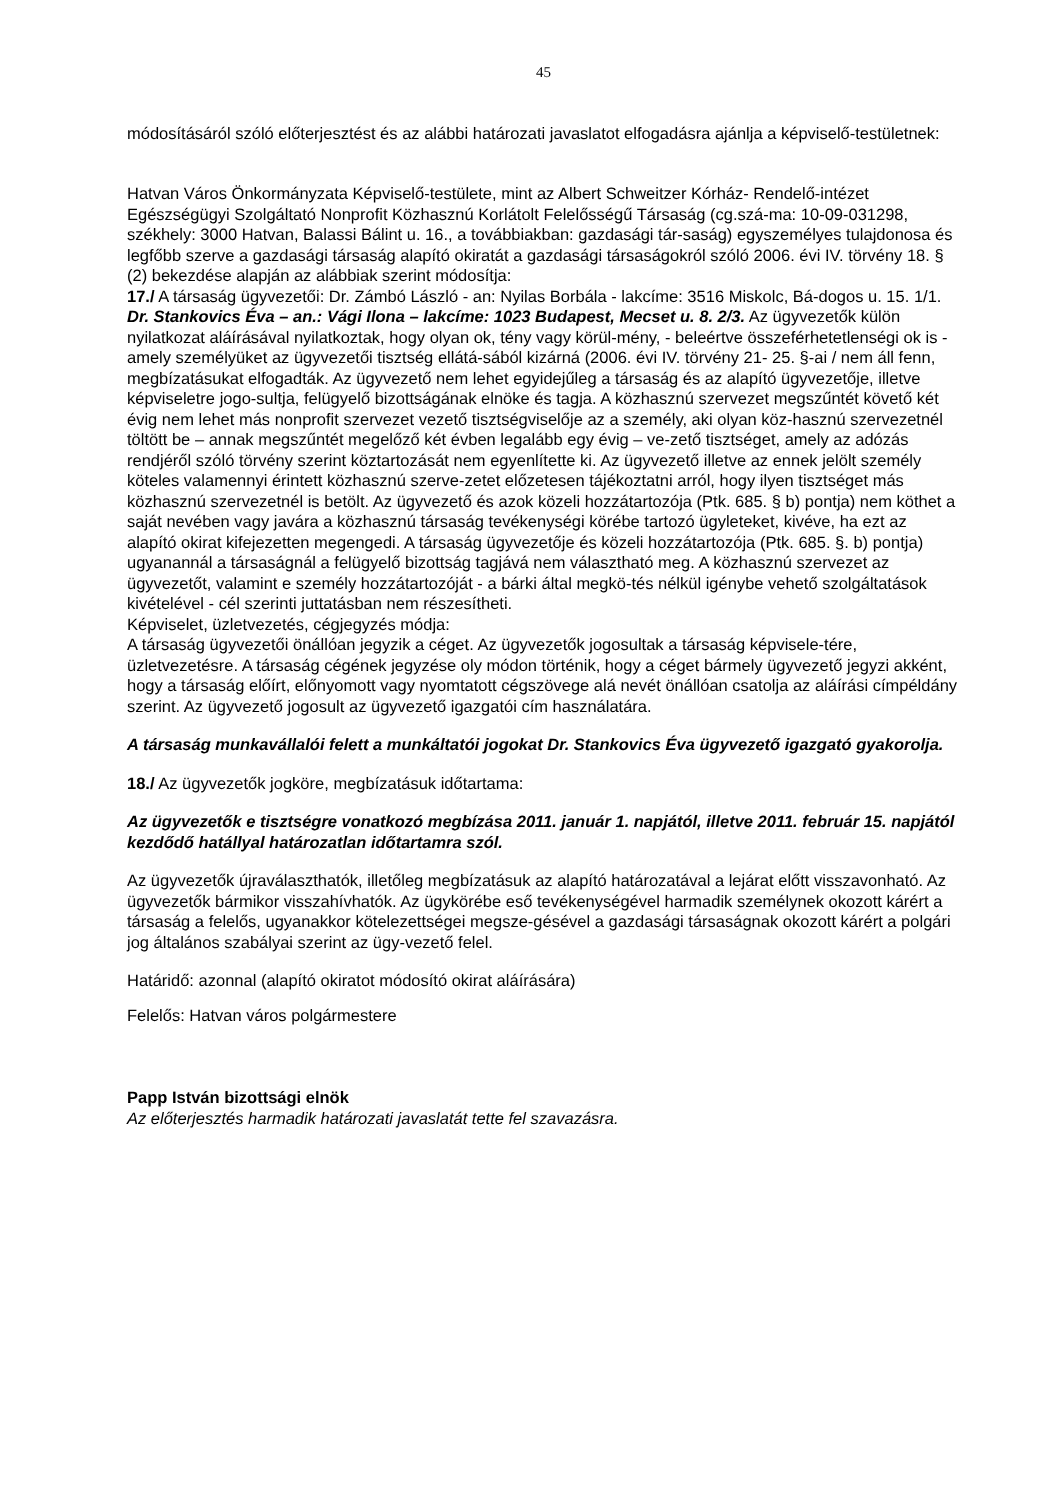45
módosításáról szóló előterjesztést és az alábbi határozati javaslatot elfogadásra ajánlja a képviselő-testületnek:
Hatvan Város Önkormányzata Képviselő-testülete, mint az Albert Schweitzer Kórház- Rendelő-intézet Egészségügyi Szolgáltató Nonprofit Közhasznú Korlátolt Felelősségű Társaság (cg.szá-ma: 10-09-031298, székhely: 3000 Hatvan, Balassi Bálint u. 16., a továbbiakban: gazdasági tár-saság) egyszemélyes tulajdonosa és legfőbb szerve a gazdasági társaság alapító okiratát a gazdasági társaságokról szóló 2006. évi IV. törvény 18. § (2) bekezdése alapján az alábbiak szerint módosítja:
17./ A társaság ügyvezetői: Dr. Zámbó László - an: Nyilas Borbála - lakcíme: 3516 Miskolc, Bá-dogos u. 15. 1/1. Dr. Stankovics Éva – an.: Vági Ilona – lakcíme: 1023 Budapest, Mecset u. 8. 2/3. Az ügyvezetők külön nyilatkozat aláírásával nyilatkoztak, hogy olyan ok, tény vagy körül-mény, - beleértve összeférhetetlenségi ok is - amely személyüket az ügyvezetői tisztség ellátá-sából kizárná (2006. évi IV. törvény 21- 25. §-ai / nem áll fenn, megbízatásukat elfogadták. Az ügyvezető nem lehet egyidejűleg a társaság és az alapító ügyvezetője, illetve képviseletre jogo-sultja, felügyelő bizottságának elnöke és tagja. A közhasznú szervezet megszűntét követő két évig nem lehet más nonprofit szervezet vezető tisztségviselője az a személy, aki olyan köz-hasznú szervezetnél töltött be – annak megszűntét megelőző két évben legalább egy évig – ve-zető tisztséget, amely az adózás rendjéről szóló törvény szerint köztartozását nem egyenlítette ki. Az ügyvezető illetve az ennek jelölt személy köteles valamennyi érintett közhasznú szerve-zetet előzetesen tájékoztatni arról, hogy ilyen tisztséget más közhasznú szervezetnél is betölt. Az ügyvezető és azok közeli hozzátartozója (Ptk. 685. § b) pontja) nem köthet a saját nevében vagy javára a közhasznú társaság tevékenységi körébe tartozó ügyleteket, kivéve, ha ezt az alapító okirat kifejezetten megengedi. A társaság ügyvezetője és közeli hozzátartozója (Ptk. 685. §. b) pontja) ugyanannál a társaságnál a felügyelő bizottság tagjává nem választható meg. A közhasznú szervezet az ügyvezetőt, valamint e személy hozzátartozóját - a bárki által megkö-tés nélkül igénybe vehető szolgáltatások kivételével - cél szerinti juttatásban nem részesítheti.
Képviselet, üzletvezetés, cégjegyzés módja:
A társaság ügyvezetői önállóan jegyzik a céget. Az ügyvezetők jogosultak a társaság képvisele-tére, üzletvezetésre. A társaság cégének jegyzése oly módon történik, hogy a céget bármely ügyvezető jegyzi akként, hogy a társaság előírt, előnyomott vagy nyomtatott cégszövege alá nevét önállóan csatolja az aláírási címpéldány szerint. Az ügyvezető jogosult az ügyvezető igazgatói cím használatára.
A társaság munkavállalói felett a munkáltatói jogokat Dr. Stankovics Éva ügyvezető igazgató gyakorolja.
18./ Az ügyvezetők jogköre, megbízatásuk időtartama:
Az ügyvezetők e tisztségre vonatkozó megbízása 2011. január 1. napjától, illetve 2011. február 15. napjától kezdődő hatállyal határozatlan időtartamra szól.
Az ügyvezetők újraválaszthatók, illetőleg megbízatásuk az alapító határozatával a lejárat előtt visszavonható. Az ügyvezetők bármikor visszahívhatók. Az ügykörébe eső tevékenységével harmadik személynek okozott kárért a társaság a felelős, ugyanakkor kötelezettségei megsze-gésével a gazdasági társaságnak okozott kárért a polgári jog általános szabályai szerint az ügy-vezető felel.
Határidő: azonnal (alapító okiratot módosító okirat aláírására)
Felelős: Hatvan város polgármestere
Papp István bizottsági elnök
Az előterjesztés harmadik határozati javaslatát tette fel szavazásra.